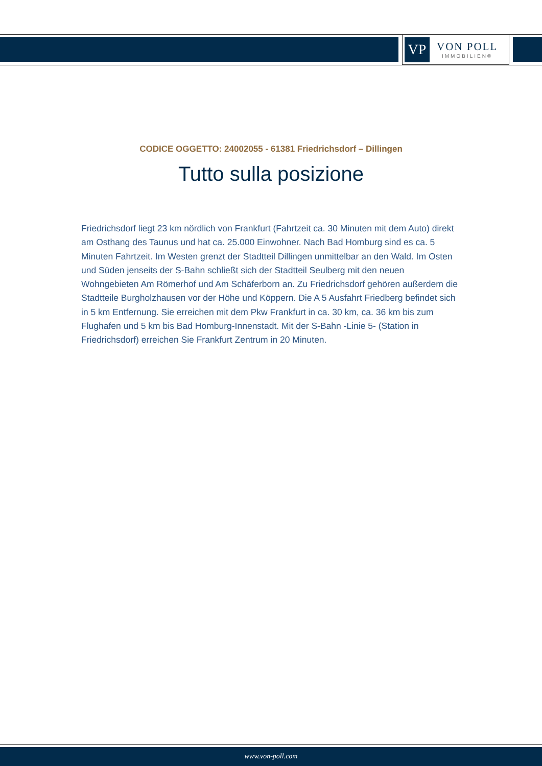VP
VON POLL
IMMOBILIEN®
CODICE OGGETTO: 24002055 - 61381 Friedrichsdorf – Dillingen
Tutto sulla posizione
Friedrichsdorf liegt 23 km nördlich von Frankfurt (Fahrtzeit ca. 30 Minuten mit dem Auto) direkt am Osthang des Taunus und hat ca. 25.000 Einwohner. Nach Bad Homburg sind es ca. 5 Minuten Fahrtzeit. Im Westen grenzt der Stadtteil Dillingen unmittelbar an den Wald. Im Osten und Süden jenseits der S-Bahn schließt sich der Stadtteil Seulberg mit den neuen Wohngebieten Am Römerhof und Am Schäferborn an. Zu Friedrichsdorf gehören außerdem die Stadtteile Burgholzhausen vor der Höhe und Köppern. Die A 5 Ausfahrt Friedberg befindet sich in 5 km Entfernung. Sie erreichen mit dem Pkw Frankfurt in ca. 30 km, ca. 36 km bis zum Flughafen und 5 km bis Bad Homburg-Innenstadt. Mit der S-Bahn -Linie 5- (Station in Friedrichsdorf) erreichen Sie Frankfurt Zentrum in 20 Minuten.
www.von-poll.com